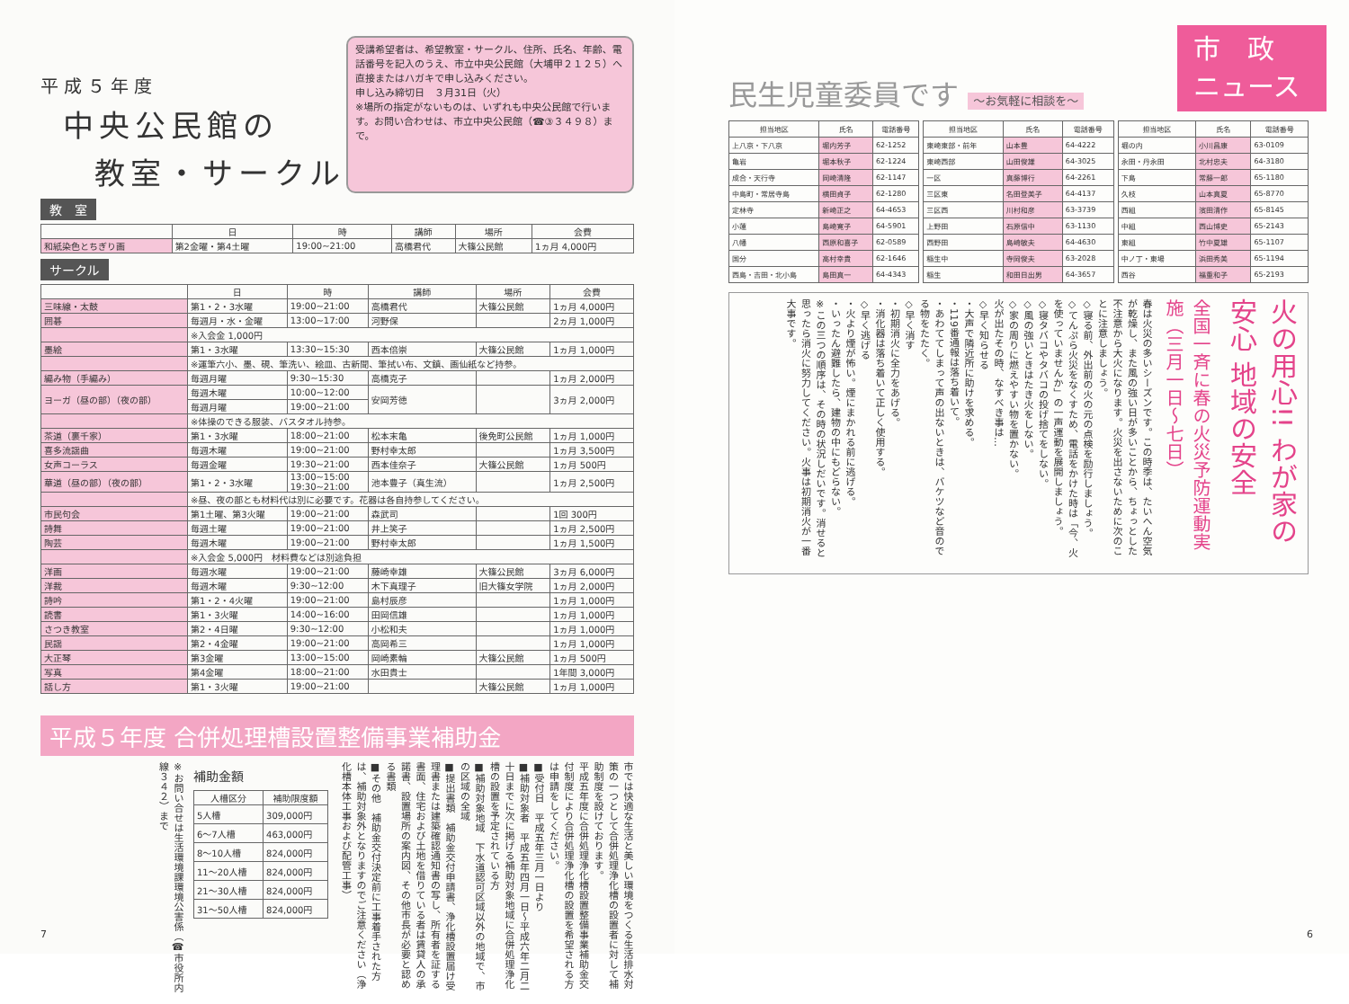平成５年度
中央公民館の
教室・サークル
受講希望者は、希望教室・サークル、住所、氏名、年齢、電話番号を記入のうえ、市立中央公民館（大埔甲２１２５）へ直接またはハガキで申し込みください。
申し込み締切日　３月31日（火）
※場所の指定がないものは、いずれも中央公民館で行います。お問い合わせは、市立中央公民館（☎③３４９８）まで。
教　室
| | 日 | 時 | 講師 | 場所 | 会費 |
| --- | --- | --- | --- | --- | --- |
| 和紙染色とちぎり画 | 第2金曜・第4土曜 | 19:00~21:00 | 高橋君代 | 大篠公民館 | 1ヵ月 4,000円 |
サークル
| | 日 | 時 | 講師 | 場所 | 会費 |
| --- | --- | --- | --- | --- | --- |
| 三味線・太鼓 | 第1・2・3水曜 | 19:00~21:00 | 高橋君代 | 大篠公民館 | 1ヵ月 4,000円 |
| 囲碁 | 毎週月・水・金曜 | 13:00~17:00 | 河野保 | | 2ヵ月 1,000円 |
| | ※入会金 1,000円 | | | | |
| 墨絵 | 第1・3水曜 | 13:30~15:30 | 西本倍崇 | 大篠公民館 | 1ヵ月 1,000円 |
| | ※運筆六小、墨、硯、筆洗い、絵皿、古新聞、筆拭い布、文鎮、画仙紙など持参。 | | | | |
| 編み物（手編み） | 毎週月曜 | 9:30~15:30 | 高橋克子 | | 1ヵ月 2,000円 |
| ヨーガ（昼の部）（夜の部） | 毎週木曜 | 10:00~12:00 | 安岡芳徳 | | 3ヵ月 2,000円 |
| | 毎週月曜 | 19:00~21:00 | | | |
| | ※体操のできる服装、バスタオル持参。 | | | | |
| 茶道（裏千家） | 第1・3水曜 | 18:00~21:00 | 松本末亀 | 後免町公民館 | 1ヵ月 1,000円 |
| 喜多流謡曲 | 毎週木曜 | 19:00~21:00 | 野村幸太郎 | | 1ヵ月 3,500円 |
| 女声コーラス | 毎週金曜 | 19:30~21:00 | 西本佳奈子 | 大篠公民館 | 1ヵ月 500円 |
| 華道（昼の部）（夜の部） | 第1・2・3水曜 | 13:00~15:00 19:30~21:00 | 池本豊子（真生流） | | 1ヵ月 2,500円 |
| | ※昼、夜の部とも材料代は別に必要です。花器は各自持参してください。 | | | | |
| 市民句会 | 第1土曜、第3火曜 | 19:00~21:00 | 森武司 | | 1回 300円 |
| 詩舞 | 毎週土曜 | 19:00~21:00 | 井上笑子 | | 1ヵ月 2,500円 |
| 陶芸 | 毎週木曜 | 19:00~21:00 | 野村幸太郎 | | 1ヵ月 1,500円 |
| | ※入会金 5,000円 材料費などは別途負担 | | | | |
| 洋画 | 毎週水曜 | 19:00~21:00 | 藤崎幸雄 | 大篠公民館 | 3ヵ月 6,000円 |
| 洋裁 | 毎週木曜 | 9:30~12:00 | 木下真理子 | 旧大篠女学院 | 1ヵ月 2,000円 |
| 詩吟 | 第1・2・4火曜 | 19:00~21:00 | 島村辰彦 | | 1ヵ月 1,000円 |
| 読書 | 第1・3火曜 | 14:00~16:00 | 田岡信雄 | | 1ヵ月 1,000円 |
| さつき教室 | 第2・4日曜 | 9:30~12:00 | 小松和夫 | | 1ヵ月 1,000円 |
| 民謡 | 第2・4金曜 | 19:00~21:00 | 高岡希三 | | 1ヵ月 1,000円 |
| 大正琴 | 第3金曜 | 13:00~15:00 | 岡崎素輪 | 大篠公民館 | 1ヵ月 500円 |
| 写真 | 第4金曜 | 18:00~21:00 | 水田貴士 | | 1年間 3,000円 |
| 話し方 | 第1・3火曜 | 19:00~21:00 | | 大篠公民館 | 1ヵ月 1,000円 |
平成５年度 合併処理槽設置整備事業補助金
市では快適な生活と美しい環境をつくる生活排水対策の一つとして合併処理浄化槽の設置者に対して補助制度を設けております。
平成五年度に合併処理浄化槽設置整備事業補助金交付制度により合併処理浄化槽の設置を希望される方は申請をしてください。
■受付日　平成五年三月一日より
■補助対象者　平成五年四月一日～平成六年二月二十日までに次に掲げる補助対象地域に合併処理浄化槽の設置を予定されている方
■補助対象地域　下水道認可区域以外の地域で、市の区域の全域
■提出書類　補助金交付申請書、浄化槽設置届け受理書または建築確認通知書の写し、所有者を証する書面、住宅および土地を借りている者は賃貸人の承諾書、設置場所の案内図、その他市長が必要と認める書類
■その他　補助金交付決定前に工事着手された方は、補助対象外となりますのでご注意ください（浄化槽本体工事および配管工事）
補助金額
| 人槽区分 | 補助限度額 |
| --- | --- |
| 5人槽 | 309,000円 |
| 6～7人槽 | 463,000円 |
| 8～10人槽 | 824,000円 |
| 11～20人槽 | 824,000円 |
| 21～30人槽 | 824,000円 |
| 31～50人槽 | 824,000円 |
※お問い合せは生活環境課環境公害係（☎市役所内線３４２）まで
7
市　政
ニュース
民生児童委員です ～お気軽に相談を～
| 担当地区 | 氏名 | 電話番号 |
| --- | --- | --- |
| 上八京・下八京 | 堀内芳子 | 62-1252 |
| 亀岩 | 堀本秋子 | 62-1224 |
| 成合・天行寺 | 岡崎清隆 | 62-1147 |
| 中島町・常居寺島 | 横田貞子 | 62-1280 |
| 定林寺 | 新崎正之 | 64-4653 |
| 小蓮 | 島崎寛子 | 64-5901 |
| 八幡 | 西原和喜子 | 62-0589 |
| 国分 | 高村幸貴 | 62-1646 |
| 西島・吉田・北小島 | 島田真一 | 64-4343 |
| 担当地区 | 氏名 | 電話番号 |
| --- | --- | --- |
| 東崎東部・前年 | 山本豊 | 64-4222 |
| 東崎西部 | 山田俊雄 | 64-3025 |
| 一区 | 真藤博行 | 64-2261 |
| 三区東 | 名田登美子 | 64-4137 |
| 三区西 | 川村和彦 | 63-3739 |
| 上野田 | 石原信中 | 63-1130 |
| 西野田 | 島崎敏夫 | 64-4630 |
| 稲生中 | 寺岡俊夫 | 63-2028 |
| 稲生 | 和田日出男 | 64-3657 |
| 担当地区 | 氏名 | 電話番号 |
| --- | --- | --- |
| 堀の内 | 小川昌康 | 63-0109 |
| 永田・丹永田 | 北村忠夫 | 64-3180 |
| 下島 | 常藤一郎 | 65-1180 |
| 久枝 | 山本真夏 | 65-8770 |
| 西組 | 濱田清作 | 65-8145 |
| 中組 | 西山博史 | 65-2143 |
| 東組 | 竹中夏雄 | 65-1107 |
| 中ノ丁・東場 | 浜田秀美 | 65-1194 |
| 西谷 | 福重和子 | 65-2193 |
火の用心!! わが家の安心 地域の安全
全国一斉に春の火災予防運動実施（三月一日～七日）
春は火災の多いシーズンです。この時季は、たいへん空気が乾燥し、また風の強い日が多いことから、ちょっとした不注意から大火になります。火災を出さないために次のことに注意しましょう。
◇寝る前、外出前の火の元の点検を励行しましょう。
◇てんぷら火災をなくすため、電話をかけた時は「今、火を使っていませんか」の一声運動を展開しましょう。
◇寝タバコやタバコの投げ捨てをしない。
◇風の強いときはたき火をしない。
◇家の周りに燃えやすい物を置かない。
火が出たその時、なすべき事は…
◇早く知らせる
・大声で隣近所に助けを求める。
・119番通報は落ち着いて。
・あわててしまって声の出ないときは、バケツなど音のでる物をたたく。
◇早く消す
・初期消火に全力をあげる。
・消化器は落ち着いて正しく使用する。
◇早く逃げる
・火より煙が怖い。煙にまかれる前に逃げる。
・いったん避難したら、建物の中にもどらない。
※この三つの順序は、その時の状況しだいです。消せると思ったら消火に努力してください。火事は初期消火が一番大事です。
6